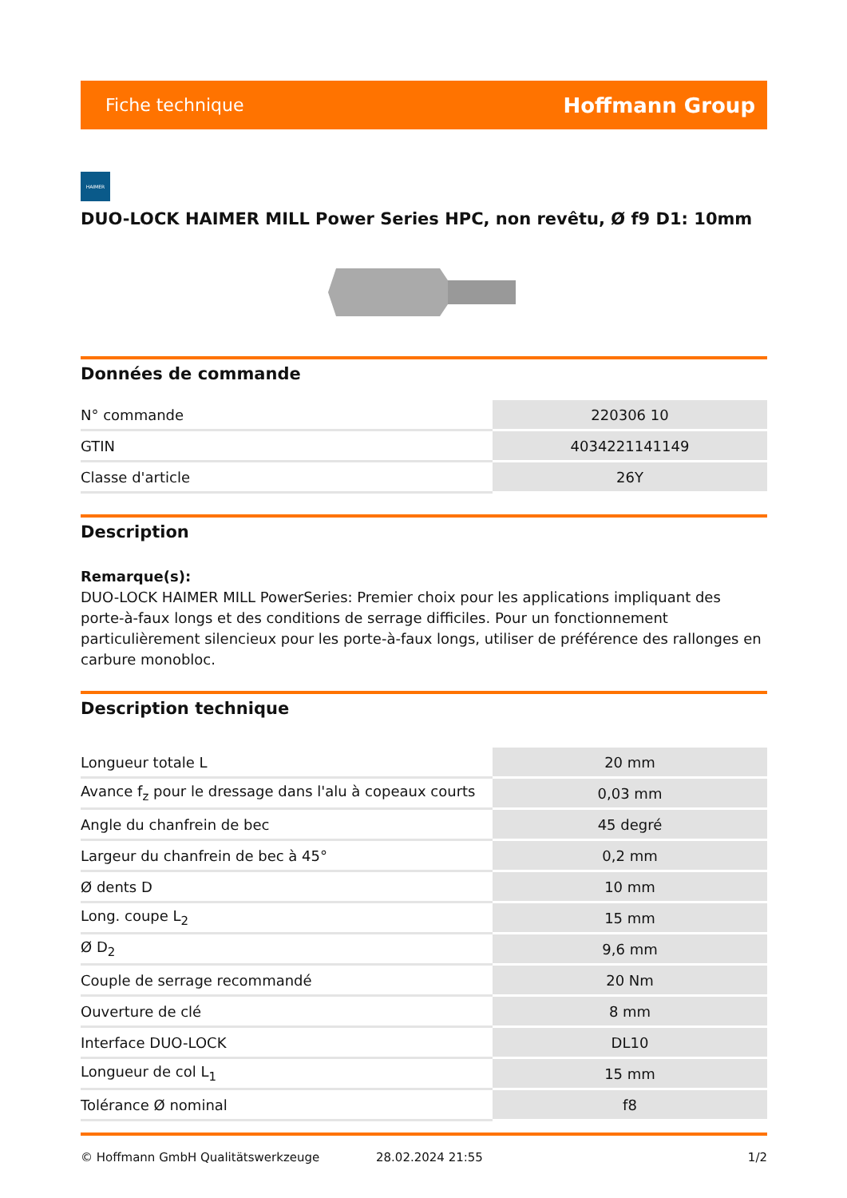Fiche technique Hoffmann Group
HAIMER
DUO-LOCK HAIMER MILL Power Series HPC, non revêtu, Ø f9 D1: 10mm
Données de commande
| N° commande | 220306 10 |
| GTIN | 4034221141149 |
| Classe d'article | 26Y |
Description
Remarque(s):
DUO-LOCK HAIMER MILL PowerSeries: Premier choix pour les applications impliquant des porte-à-faux longs et des conditions de serrage difficiles. Pour un fonctionnement particulièrement silencieux pour les porte-à-faux longs, utiliser de préférence des rallonges en carbure monobloc.
Description technique
| Longueur totale L | 20 mm |
| Avance f<sub>z</sub> pour le dressage dans l'alu à copeaux courts | 0,03 mm |
| Angle du chanfrein de bec | 45 degré |
| Largeur du chanfrein de bec à 45° | 0,2 mm |
| Ø dents D | 10 mm |
| Long. coupe L<sub>2</sub> | 15 mm |
| Ø D<sub>2</sub> | 9,6 mm |
| Couple de serrage recommandé | 20 Nm |
| Ouverture de clé | 8 mm |
| Interface DUO-LOCK | DL10 |
| Longueur de col L<sub>1</sub> | 15 mm |
| Tolérance Ø nominal | f8 |
© Hoffmann GmbH Qualitätswerkzeuge 28.02.2024 21:55 1/2